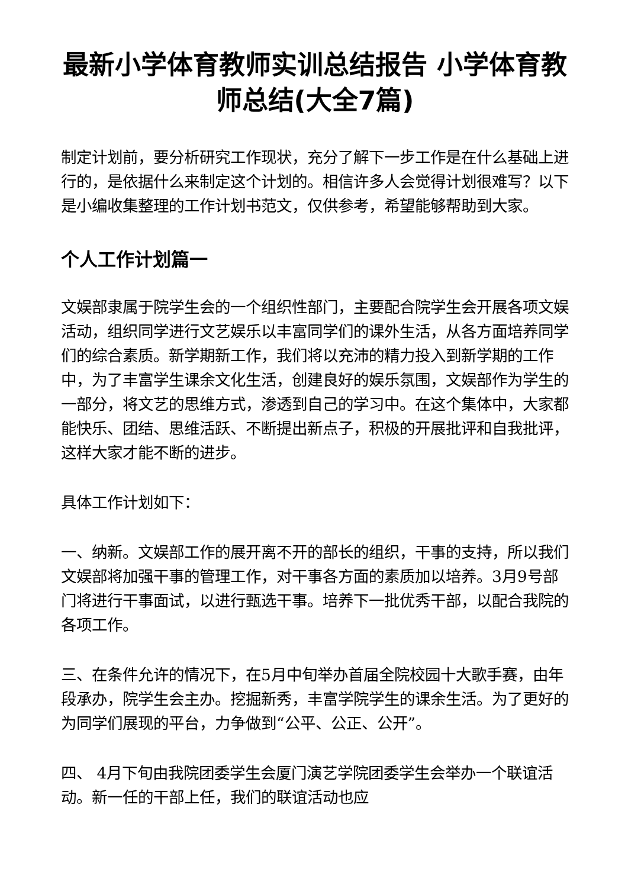最新小学体育教师实训总结报告 小学体育教师总结(大全7篇)
制定计划前，要分析研究工作现状，充分了解下一步工作是在什么基础上进行的，是依据什么来制定这个计划的。相信许多人会觉得计划很难写？以下是小编收集整理的工作计划书范文，仅供参考，希望能够帮助到大家。
个人工作计划篇一
文娱部隶属于院学生会的一个组织性部门，主要配合院学生会开展各项文娱活动，组织同学进行文艺娱乐以丰富同学们的课外生活，从各方面培养同学们的综合素质。新学期新工作，我们将以充沛的精力投入到新学期的工作中，为了丰富学生课余文化生活，创建良好的娱乐氛围，文娱部作为学生的一部分，将文艺的思维方式，渗透到自己的学习中。在这个集体中，大家都能快乐、团结、思维活跃、不断提出新点子，积极的开展批评和自我批评，这样大家才能不断的进步。
具体工作计划如下：
一、纳新。文娱部工作的展开离不开的部长的组织，干事的支持，所以我们文娱部将加强干事的管理工作，对干事各方面的素质加以培养。3月9号部门将进行干事面试，以进行甄选干事。培养下一批优秀干部，以配合我院的各项工作。
三、在条件允许的情况下，在5月中旬举办首届全院校园十大歌手赛，由年段承办，院学生会主办。挖掘新秀，丰富学院学生的课余生活。为了更好的为同学们展现的平台，力争做到“公平、公正、公开”。
四、 4月下旬由我院团委学生会厦门演艺学院团委学生会举办一个联谊活动。新一任的干部上任，我们的联谊活动也应